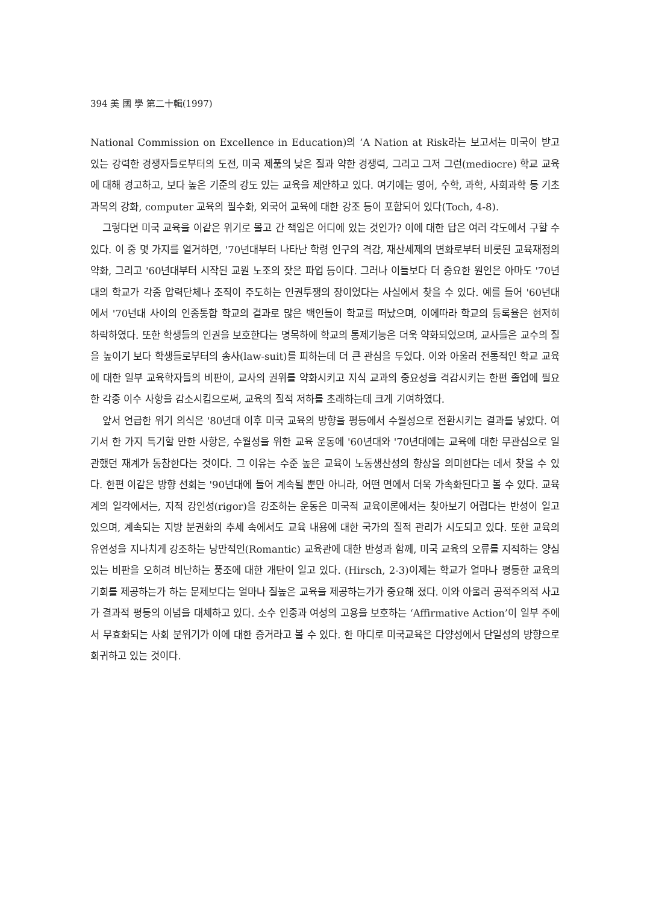394 美 國 學 第二十輯(1997)
National Commission on Excellence in Education)의 ‘A Nation at Risk라는 보고서는 미국이 받고 있는 강력한 경쟁자들로부터의 도전, 미국 제품의 낮은 질과 약한 경쟁력, 그리고 그저 그런(mediocre) 학교 교육에 대해 경고하고, 보다 높은 기준의 강도 있는 교육을 제안하고 있다. 여기에는 영어, 수학, 과학, 사회과학 등 기초과목의 강화, computer 교육의 필수화, 외국어 교육에 대한 강조 등이 포함되어 있다(Toch, 4-8).
그렇다면 미국 교육을 이같은 위기로 몰고 간 책임은 어디에 있는 것인가? 이에 대한 답은 여러 각도에서 구할 수 있다. 이 중 몇 가지를 열거하면, '70년대부터 나타난 학령 인구의 격감, 재산세제의 변화로부터 비롯된 교육재정의 약화, 그리고 '60년대부터 시작된 교원 노조의 잦은 파업 등이다. 그러나 이들보다 더 중요한 원인은 아마도 '70년대의 학교가 각종 압력단체나 조직이 주도하는 인권투쟁의 장이었다는 사실에서 찾을 수 있다. 예를 들어 '60년대에서 '70년대 사이의 인종통합 학교의 결과로 많은 백인들이 학교를 떠났으며, 이에따라 학교의 등록율은 현저히 하락하였다. 또한 학생들의 인권을 보호한다는 명목하에 학교의 통제기능은 더욱 약화되었으며, 교사들은 교수의 질을 높이기 보다 학생들로부터의 송사(law-suit)를 피하는데 더 큰 관심을 두었다. 이와 아울러 전통적인 학교 교육에 대한 일부 교육학자들의 비판이, 교사의 권위를 약화시키고 지식 교과의 중요성을 격감시키는 한편 졸업에 필요한 각종 이수 사항을 감소시킴으로써, 교육의 질적 저하를 초래하는데 크게 기여하였다.
앞서 언급한 위기 의식은 '80년대 이후 미국 교육의 방향을 평등에서 수월성으로 전환시키는 결과를 낳았다. 여기서 한 가지 특기할 만한 사항은, 수월성을 위한 교육 운동에 '60년대와 '70년대에는 교육에 대한 무관심으로 일관했던 재계가 동참한다는 것이다. 그 이유는 수준 높은 교육이 노동생산성의 향상을 의미한다는 데서 찾을 수 있다. 한편 이같은 방향 선회는 '90년대에 들어 계속될 뿐만 아니라, 어떤 면에서 더욱 가속화된다고 볼 수 있다. 교육계의 일각에서는, 지적 강인성(rigor)을 강조하는 운동은 미국적 교육이론에서는 찾아보기 어렵다는 반성이 일고 있으며, 계속되는 지방 분권화의 추세 속에서도 교육 내용에 대한 국가의 질적 관리가 시도되고 있다. 또한 교육의 유연성을 지나치게 강조하는 낭만적인(Romantic) 교육관에 대한 반성과 함께, 미국 교육의 오류를 지적하는 양심있는 비판을 오히려 비난하는 풍조에 대한 개탄이 일고 있다. (Hirsch, 2-3)이제는 학교가 얼마나 평등한 교육의 기회를 제공하는가 하는 문제보다는 얼마나 질높은 교육을 제공하는가가 중요해 졌다. 이와 아울러 공적주의적 사고가 결과적 평등의 이념을 대체하고 있다. 소수 인종과 여성의 고용을 보호하는 ‘Affirmative Action’이 일부 주에서 무효화되는 사회 분위기가 이에 대한 증거라고 볼 수 있다. 한 마디로 미국교육은 다양성에서 단일성의 방향으로 회귀하고 있는 것이다.